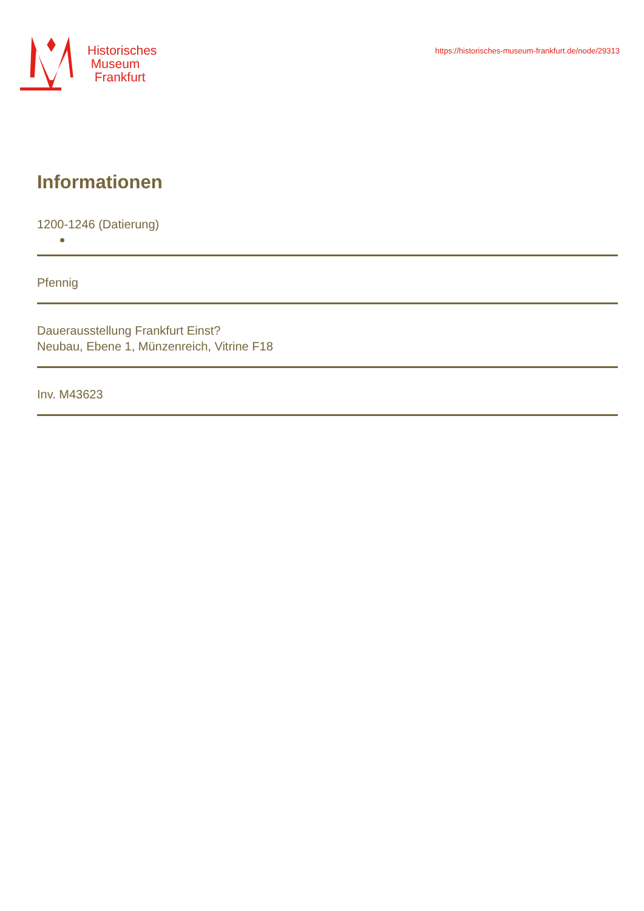Historisches
Museum
Frankfurt
https://historisches-museum-frankfurt.de/node/29313
Informationen
1200-1246 (Datierung)
Pfennig
Dauerausstellung Frankfurt Einst?
Neubau, Ebene 1, Münzenreich, Vitrine F18
Inv. M43623